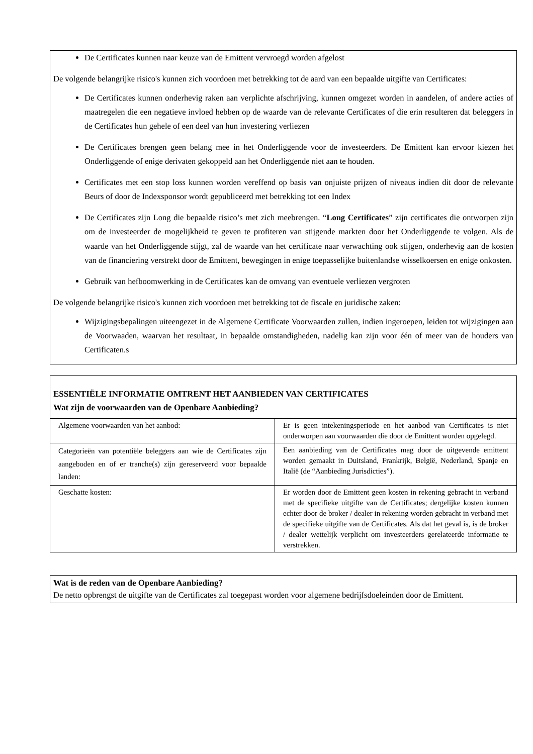De Certificates kunnen naar keuze van de Emittent vervroegd worden afgelost
De volgende belangrijke risico's kunnen zich voordoen met betrekking tot de aard van een bepaalde uitgifte van Certificates:
De Certificates kunnen onderhevig raken aan verplichte afschrijving, kunnen omgezet worden in aandelen, of andere acties of maatregelen die een negatieve invloed hebben op de waarde van de relevante Certificates of die erin resulteren dat beleggers in de Certificates hun gehele of een deel van hun investering verliezen
De Certificates brengen geen belang mee in het Onderliggende voor de investeerders. De Emittent kan ervoor kiezen het Onderliggende of enige derivaten gekoppeld aan het Onderliggende niet aan te houden.
Certificates met een stop loss kunnen worden vereffend op basis van onjuiste prijzen of niveaus indien dit door de relevante Beurs of door de Indexsponsor wordt gepubliceerd met betrekking tot een Index
De Certificates zijn Long die bepaalde risico’s met zich meebrengen. “Long Certificates” zijn certificates die ontworpen zijn om de investeerder de mogelijkheid te geven te profiteren van stijgende markten door het Onderliggende te volgen. Als de waarde van het Onderliggende stijgt, zal de waarde van het certificate naar verwachting ook stijgen, onderhevig aan de kosten van de financiering verstrekt door de Emittent, bewegingen in enige toepasselijke buitenlandse wisselkoersen en enige onkosten.
Gebruik van hefboomwerking in de Certificates kan de omvang van eventuele verliezen vergroten
De volgende belangrijke risico's kunnen zich voordoen met betrekking tot de fiscale en juridische zaken:
Wijzigingsbepalingen uiteengezet in de Algemene Certificate Voorwaarden zullen, indien ingeroepen, leiden tot wijzigingen aan de Voorwaaden, waarvan het resultaat, in bepaalde omstandigheden, nadelig kan zijn voor één of meer van de houders van Certificaten.s
ESSENTIËLE INFORMATIE OMTRENT HET AANBIEDEN VAN CERTIFICATES
Wat zijn de voorwaarden van de Openbare Aanbieding?
| Algemene voorwaarden van het aanbod: | Er is geen intekeningsperiode en het aanbod van Certificates is niet onderworpen aan voorwaarden die door de Emittent worden opgelegd. |
| Categorieën van potentiële beleggers aan wie de Certificates zijn aangeboden en of er tranche(s) zijn gereserveerd voor bepaalde landen: | Een aanbieding van de Certificates mag door de uitgevende emittent worden gemaakt in Duitsland, Frankrijk, België, Nederland, Spanje en Italië (de “Aanbieding Jurisdicties”). |
| Geschatte kosten: | Er worden door de Emittent geen kosten in rekening gebracht in verband met de specifieke uitgifte van de Certificates; dergelijke kosten kunnen echter door de broker / dealer in rekening worden gebracht in verband met de specifieke uitgifte van de Certificates. Als dat het geval is, is de broker / dealer wettelijk verplicht om investeerders gerelateerde informatie te verstrekken. |
Wat is de reden van de Openbare Aanbieding?
De netto opbrengst de uitgifte van de Certificates zal toegepast worden voor algemene bedrijfsdoeleinden door de Emittent.